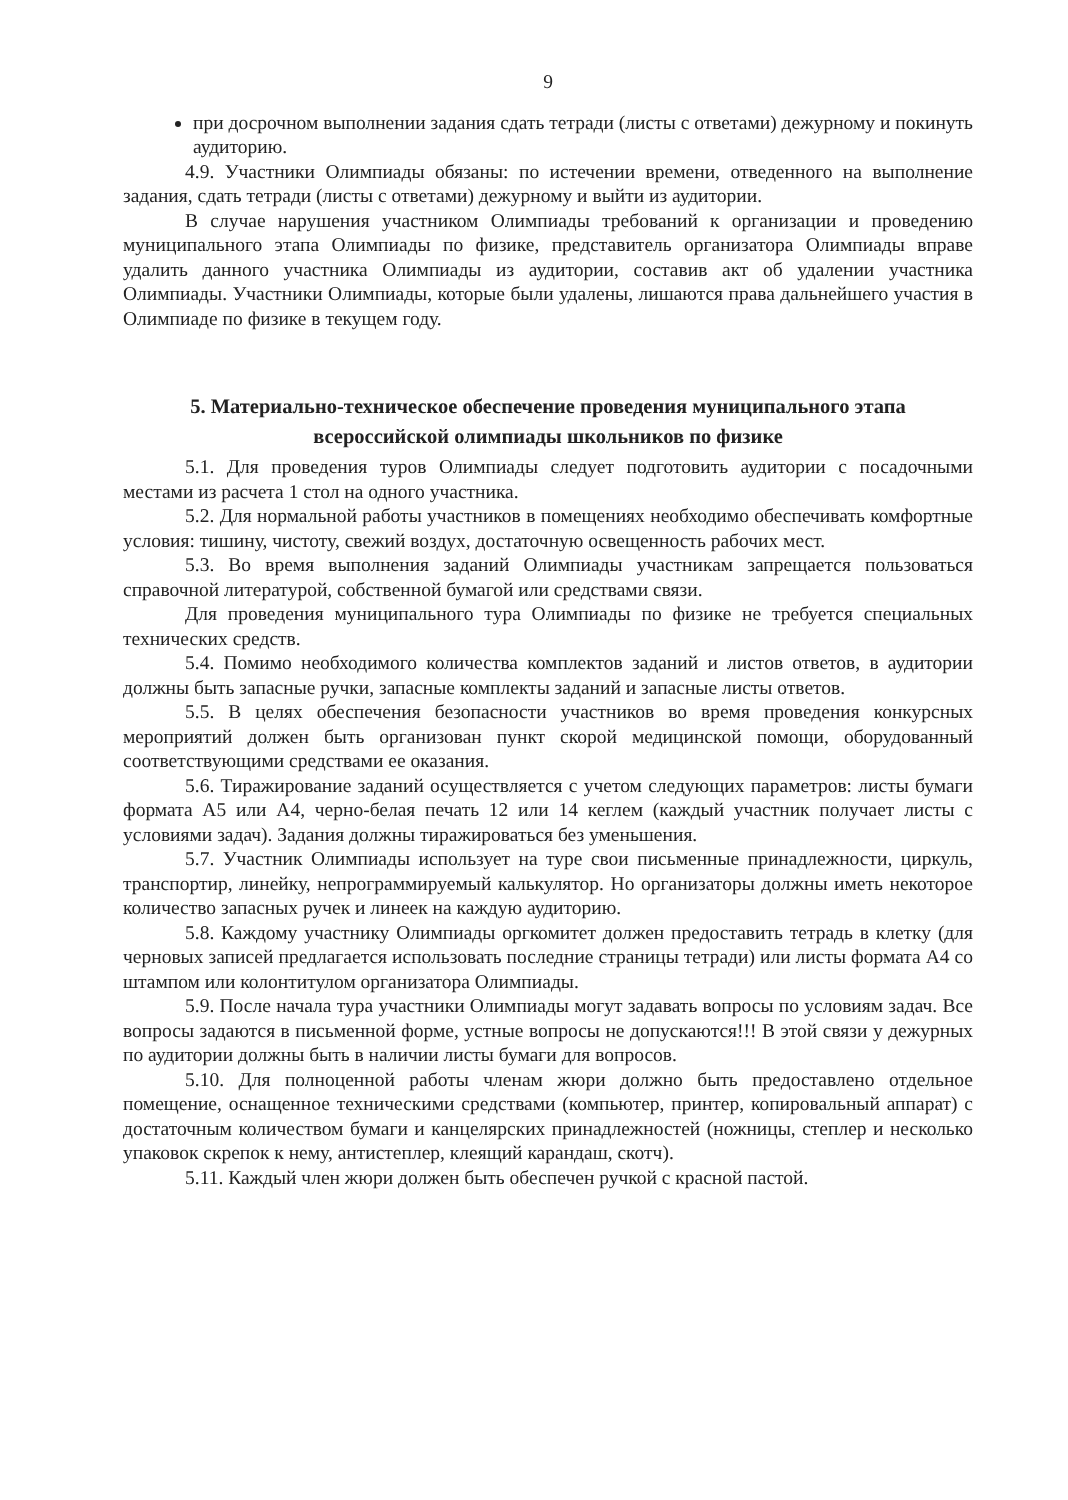9
при досрочном выполнении задания сдать тетради (листы с ответами) дежурному и покинуть аудиторию.
4.9. Участники Олимпиады обязаны: по истечении времени, отведенного на выполнение задания, сдать тетради (листы с ответами) дежурному и выйти из аудитории.
В случае нарушения участником Олимпиады требований к организации и проведению муниципального этапа Олимпиады по физике, представитель организатора Олимпиады вправе удалить данного участника Олимпиады из аудитории, составив акт об удалении участника Олимпиады. Участники Олимпиады, которые были удалены, лишаются права дальнейшего участия в Олимпиаде по физике в текущем году.
5. Материально-техническое обеспечение проведения муниципального этапа всероссийской олимпиады школьников по физике
5.1. Для проведения туров Олимпиады следует подготовить аудитории с посадочными местами из расчета 1 стол на одного участника.
5.2. Для нормальной работы участников в помещениях необходимо обеспечивать комфортные условия: тишину, чистоту, свежий воздух, достаточную освещенность рабочих мест.
5.3. Во время выполнения заданий Олимпиады участникам запрещается пользоваться справочной литературой, собственной бумагой или средствами связи.
Для проведения муниципального тура Олимпиады по физике не требуется специальных технических средств.
5.4. Помимо необходимого количества комплектов заданий и листов ответов, в аудитории должны быть запасные ручки, запасные комплекты заданий и запасные листы ответов.
5.5. В целях обеспечения безопасности участников во время проведения конкурсных мероприятий должен быть организован пункт скорой медицинской помощи, оборудованный соответствующими средствами ее оказания.
5.6. Тиражирование заданий осуществляется с учетом следующих параметров: листы бумаги формата А5 или А4, черно-белая печать 12 или 14 кеглем (каждый участник получает листы с условиями задач). Задания должны тиражироваться без уменьшения.
5.7. Участник Олимпиады использует на туре свои письменные принадлежности, циркуль, транспортир, линейку, непрограммируемый калькулятор. Но организаторы должны иметь некоторое количество запасных ручек и линеек на каждую аудиторию.
5.8. Каждому участнику Олимпиады оргкомитет должен предоставить тетрадь в клетку (для черновых записей предлагается использовать последние страницы тетради) или листы формата А4 со штампом или колонтитулом организатора Олимпиады.
5.9. После начала тура участники Олимпиады могут задавать вопросы по условиям задач. Все вопросы задаются в письменной форме, устные вопросы не допускаются!!! В этой связи у дежурных по аудитории должны быть в наличии листы бумаги для вопросов.
5.10. Для полноценной работы членам жюри должно быть предоставлено отдельное помещение, оснащенное техническими средствами (компьютер, принтер, копировальный аппарат) с достаточным количеством бумаги и канцелярских принадлежностей (ножницы, степлер и несколько упаковок скрепок к нему, антистеплер, клеящий карандаш, скотч).
5.11. Каждый член жюри должен быть обеспечен ручкой с красной пастой.